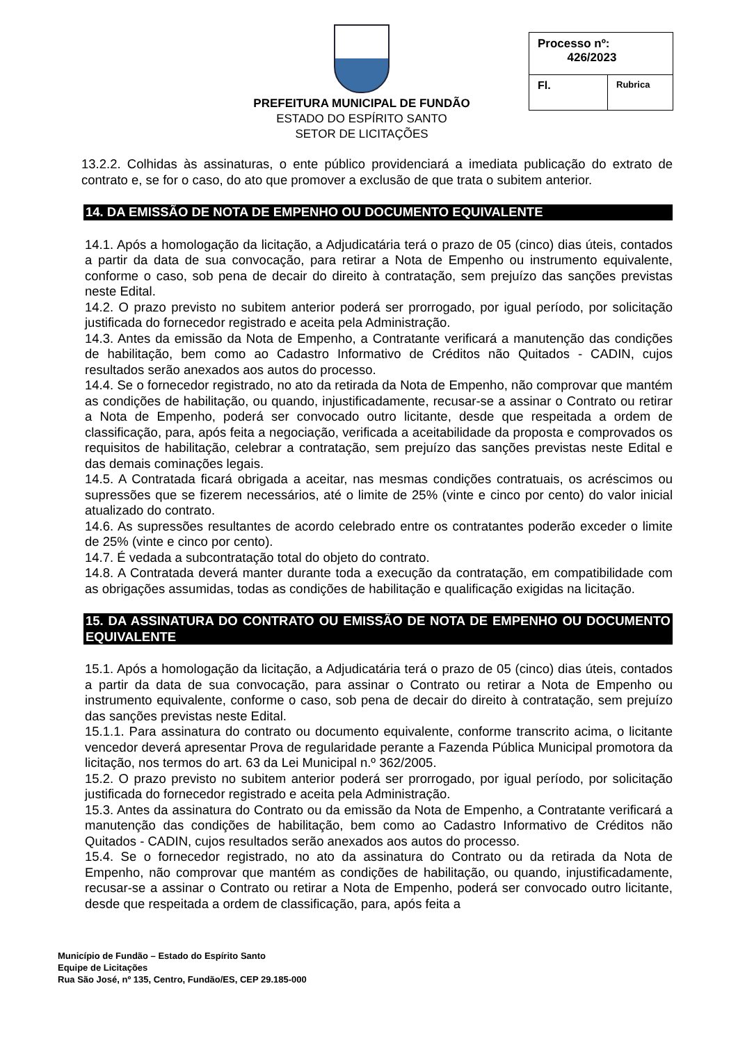PREFEITURA MUNICIPAL DE FUNDÃO
ESTADO DO ESPÍRITO SANTO
SETOR DE LICITAÇÕES
| Processo nº: 426/2023 | |
| Fl. | Rubrica |
13.2.2. Colhidas às assinaturas, o ente público providenciará a imediata publicação do extrato de contrato e, se for o caso, do ato que promover a exclusão de que trata o subitem anterior.
14. DA EMISSÃO DE NOTA DE EMPENHO OU DOCUMENTO EQUIVALENTE
14.1. Após a homologação da licitação, a Adjudicatária terá o prazo de 05 (cinco) dias úteis, contados a partir da data de sua convocação, para retirar a Nota de Empenho ou instrumento equivalente, conforme o caso, sob pena de decair do direito à contratação, sem prejuízo das sanções previstas neste Edital.
14.2. O prazo previsto no subitem anterior poderá ser prorrogado, por igual período, por solicitação justificada do fornecedor registrado e aceita pela Administração.
14.3. Antes da emissão da Nota de Empenho, a Contratante verificará a manutenção das condições de habilitação, bem como ao Cadastro Informativo de Créditos não Quitados - CADIN, cujos resultados serão anexados aos autos do processo.
14.4. Se o fornecedor registrado, no ato da retirada da Nota de Empenho, não comprovar que mantém as condições de habilitação, ou quando, injustificadamente, recusar-se a assinar o Contrato ou retirar a Nota de Empenho, poderá ser convocado outro licitante, desde que respeitada a ordem de classificação, para, após feita a negociação, verificada a aceitabilidade da proposta e comprovados os requisitos de habilitação, celebrar a contratação, sem prejuízo das sanções previstas neste Edital e das demais cominações legais.
14.5. A Contratada ficará obrigada a aceitar, nas mesmas condições contratuais, os acréscimos ou supressões que se fizerem necessários, até o limite de 25% (vinte e cinco por cento) do valor inicial atualizado do contrato.
14.6. As supressões resultantes de acordo celebrado entre os contratantes poderão exceder o limite de 25% (vinte e cinco por cento).
14.7. É vedada a subcontratação total do objeto do contrato.
14.8. A Contratada deverá manter durante toda a execução da contratação, em compatibilidade com as obrigações assumidas, todas as condições de habilitação e qualificação exigidas na licitação.
15. DA ASSINATURA DO CONTRATO OU EMISSÃO DE NOTA DE EMPENHO OU DOCUMENTO EQUIVALENTE
15.1. Após a homologação da licitação, a Adjudicatária terá o prazo de 05 (cinco) dias úteis, contados a partir da data de sua convocação, para assinar o Contrato ou retirar a Nota de Empenho ou instrumento equivalente, conforme o caso, sob pena de decair do direito à contratação, sem prejuízo das sanções previstas neste Edital.
15.1.1. Para assinatura do contrato ou documento equivalente, conforme transcrito acima, o licitante vencedor deverá apresentar Prova de regularidade perante a Fazenda Pública Municipal promotora da licitação, nos termos do art. 63 da Lei Municipal n.º 362/2005.
15.2. O prazo previsto no subitem anterior poderá ser prorrogado, por igual período, por solicitação justificada do fornecedor registrado e aceita pela Administração.
15.3. Antes da assinatura do Contrato ou da emissão da Nota de Empenho, a Contratante verificará a manutenção das condições de habilitação, bem como ao Cadastro Informativo de Créditos não Quitados - CADIN, cujos resultados serão anexados aos autos do processo.
15.4. Se o fornecedor registrado, no ato da assinatura do Contrato ou da retirada da Nota de Empenho, não comprovar que mantém as condições de habilitação, ou quando, injustificadamente, recusar-se a assinar o Contrato ou retirar a Nota de Empenho, poderá ser convocado outro licitante, desde que respeitada a ordem de classificação, para, após feita a
Município de Fundão – Estado do Espírito Santo
Equipe de Licitações
Rua São José, nº 135, Centro, Fundão/ES, CEP 29.185-000